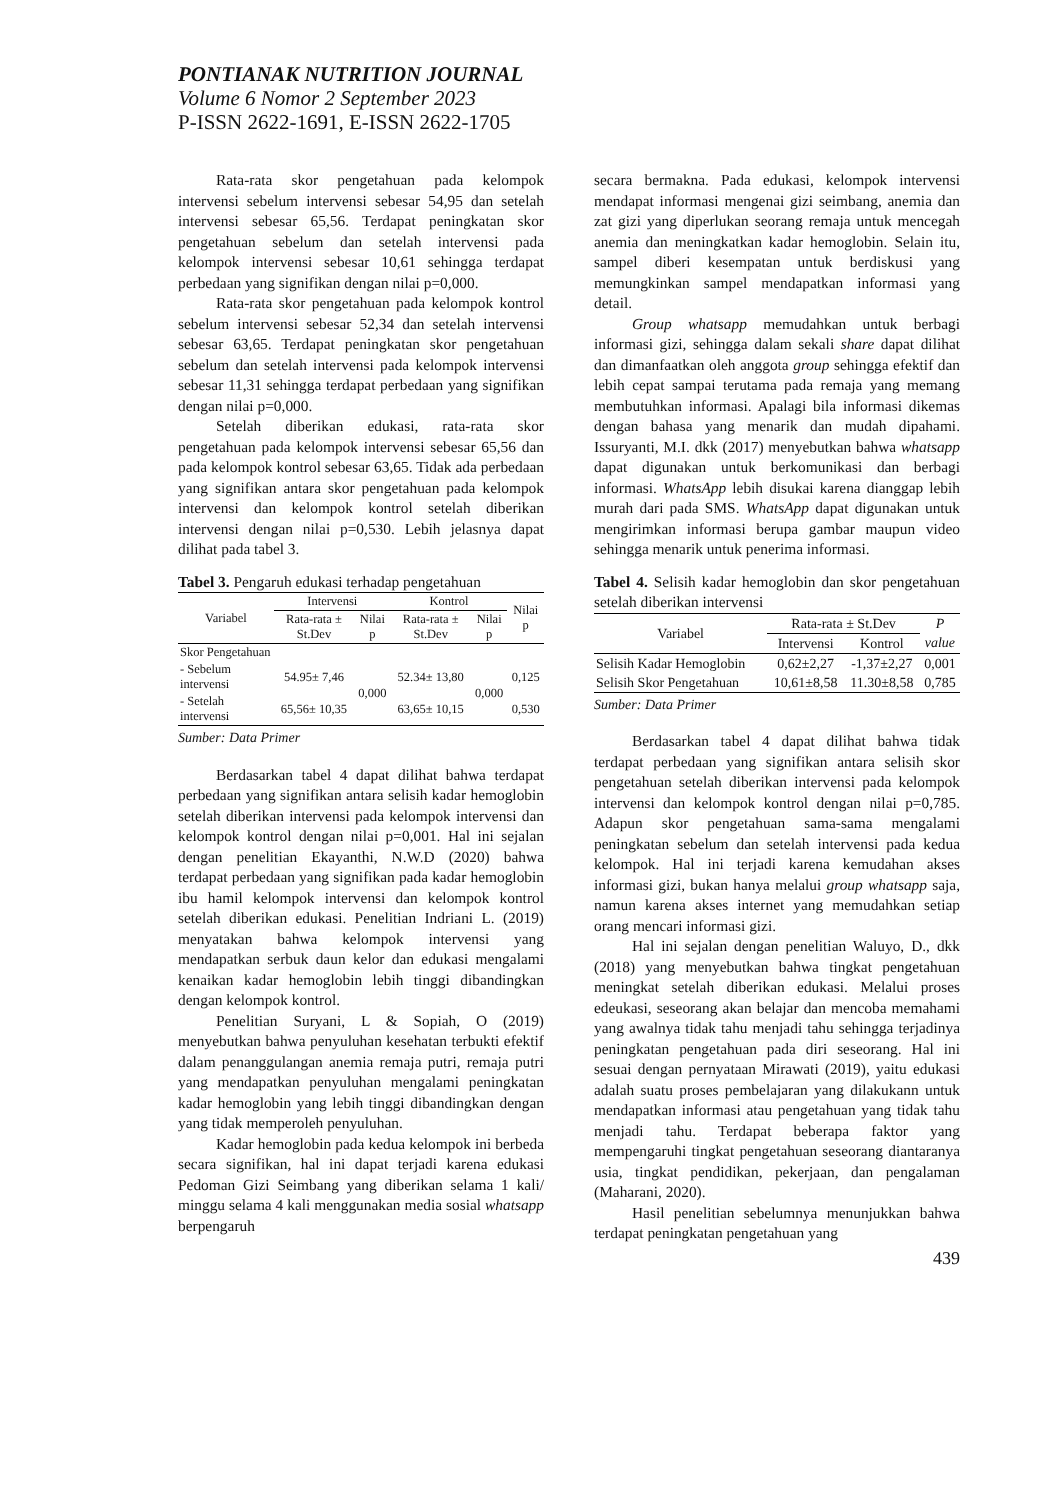PONTIANAK NUTRITION JOURNAL
Volume 6 Nomor 2 September 2023
P-ISSN 2622-1691, E-ISSN 2622-1705
Rata-rata skor pengetahuan pada kelompok intervensi sebelum intervensi sebesar 54,95 dan setelah intervensi sebesar 65,56. Terdapat peningkatan skor pengetahuan sebelum dan setelah intervensi pada kelompok intervensi sebesar 10,61 sehingga terdapat perbedaan yang signifikan dengan nilai p=0,000.
Rata-rata skor pengetahuan pada kelompok kontrol sebelum intervensi sebesar 52,34 dan setelah intervensi sebesar 63,65. Terdapat peningkatan skor pengetahuan sebelum dan setelah intervensi pada kelompok intervensi sebesar 11,31 sehingga terdapat perbedaan yang signifikan dengan nilai p=0,000.
Setelah diberikan edukasi, rata-rata skor pengetahuan pada kelompok intervensi sebesar 65,56 dan pada kelompok kontrol sebesar 63,65. Tidak ada perbedaan yang signifikan antara skor pengetahuan pada kelompok intervensi dan kelompok kontrol setelah diberikan intervensi dengan nilai p=0,530. Lebih jelasnya dapat dilihat pada tabel 3.
Tabel 3. Pengaruh edukasi terhadap pengetahuan
| Variabel | Intervensi | | Kontrol | | Nilai p |
| --- | --- | --- | --- | --- | --- |
| | Rata-rata ± St.Dev | Nilai p | Rata-rata ± St.Dev | Nilai p | |
| Skor Pengetahuan | | | | | |
| - Sebelum intervensi | 54.95± 7,46 | 0,000 | 52.34± 13,80 | 0,000 | 0,125 |
| - Setelah intervensi | 65,56± 10,35 | | 63,65± 10,15 | | 0,530 |
Sumber: Data Primer
Berdasarkan tabel 4 dapat dilihat bahwa terdapat perbedaan yang signifikan antara selisih kadar hemoglobin setelah diberikan intervensi pada kelompok intervensi dan kelompok kontrol dengan nilai p=0,001. Hal ini sejalan dengan penelitian Ekayanthi, N.W.D (2020) bahwa terdapat perbedaan yang signifikan pada kadar hemoglobin ibu hamil kelompok intervensi dan kelompok kontrol setelah diberikan edukasi. Penelitian Indriani L. (2019) menyatakan bahwa kelompok intervensi yang mendapatkan serbuk daun kelor dan edukasi mengalami kenaikan kadar hemoglobin lebih tinggi dibandingkan dengan kelompok kontrol.
Penelitian Suryani, L & Sopiah, O (2019) menyebutkan bahwa penyuluhan kesehatan terbukti efektif dalam penanggulangan anemia remaja putri, remaja putri yang mendapatkan penyuluhan mengalami peningkatan kadar hemoglobin yang lebih tinggi dibandingkan dengan yang tidak memperoleh penyuluhan.
Kadar hemoglobin pada kedua kelompok ini berbeda secara signifikan, hal ini dapat terjadi karena edukasi Pedoman Gizi Seimbang yang diberikan selama 1 kali/ minggu selama 4 kali menggunakan media sosial whatsapp berpengaruh
secara bermakna. Pada edukasi, kelompok intervensi mendapat informasi mengenai gizi seimbang, anemia dan zat gizi yang diperlukan seorang remaja untuk mencegah anemia dan meningkatkan kadar hemoglobin. Selain itu, sampel diberi kesempatan untuk berdiskusi yang memungkinkan sampel mendapatkan informasi yang detail.
Group whatsapp memudahkan untuk berbagi informasi gizi, sehingga dalam sekali share dapat dilihat dan dimanfaatkan oleh anggota group sehingga efektif dan lebih cepat sampai terutama pada remaja yang memang membutuhkan informasi. Apalagi bila informasi dikemas dengan bahasa yang menarik dan mudah dipahami. Issuryanti, M.I. dkk (2017) menyebutkan bahwa whatsapp dapat digunakan untuk berkomunikasi dan berbagi informasi. WhatsApp lebih disukai karena dianggap lebih murah dari pada SMS. WhatsApp dapat digunakan untuk mengirimkan informasi berupa gambar maupun video sehingga menarik untuk penerima informasi.
Tabel 4. Selisih kadar hemoglobin dan skor pengetahuan setelah diberikan intervensi
| Variabel | Rata-rata ± St.Dev | | P |
| --- | --- | --- | --- |
| | Intervensi | Kontrol | value |
| Selisih Kadar Hemoglobin | 0,62±2,27 | -1,37±2,27 | 0,001 |
| Selisih Skor Pengetahuan | 10,61±8,58 | 11.30±8,58 | 0,785 |
Sumber: Data Primer
Berdasarkan tabel 4 dapat dilihat bahwa tidak terdapat perbedaan yang signifikan antara selisih skor pengetahuan setelah diberikan intervensi pada kelompok intervensi dan kelompok kontrol dengan nilai p=0,785. Adapun skor pengetahuan sama-sama mengalami peningkatan sebelum dan setelah intervensi pada kedua kelompok. Hal ini terjadi karena kemudahan akses informasi gizi, bukan hanya melalui group whatsapp saja, namun karena akses internet yang memudahkan setiap orang mencari informasi gizi.
Hal ini sejalan dengan penelitian Waluyo, D., dkk (2018) yang menyebutkan bahwa tingkat pengetahuan meningkat setelah diberikan edukasi. Melalui proses edeukasi, seseorang akan belajar dan mencoba memahami yang awalnya tidak tahu menjadi tahu sehingga terjadinya peningkatan pengetahuan pada diri seseorang. Hal ini sesuai dengan pernyataan Mirawati (2019), yaitu edukasi adalah suatu proses pembelajaran yang dilakukann untuk mendapatkan informasi atau pengetahuan yang tidak tahu menjadi tahu. Terdapat beberapa faktor yang mempengaruhi tingkat pengetahuan seseorang diantaranya usia, tingkat pendidikan, pekerjaan, dan pengalaman (Maharani, 2020).
Hasil penelitian sebelumnya menunjukkan bahwa terdapat peningkatan pengetahuan yang
439